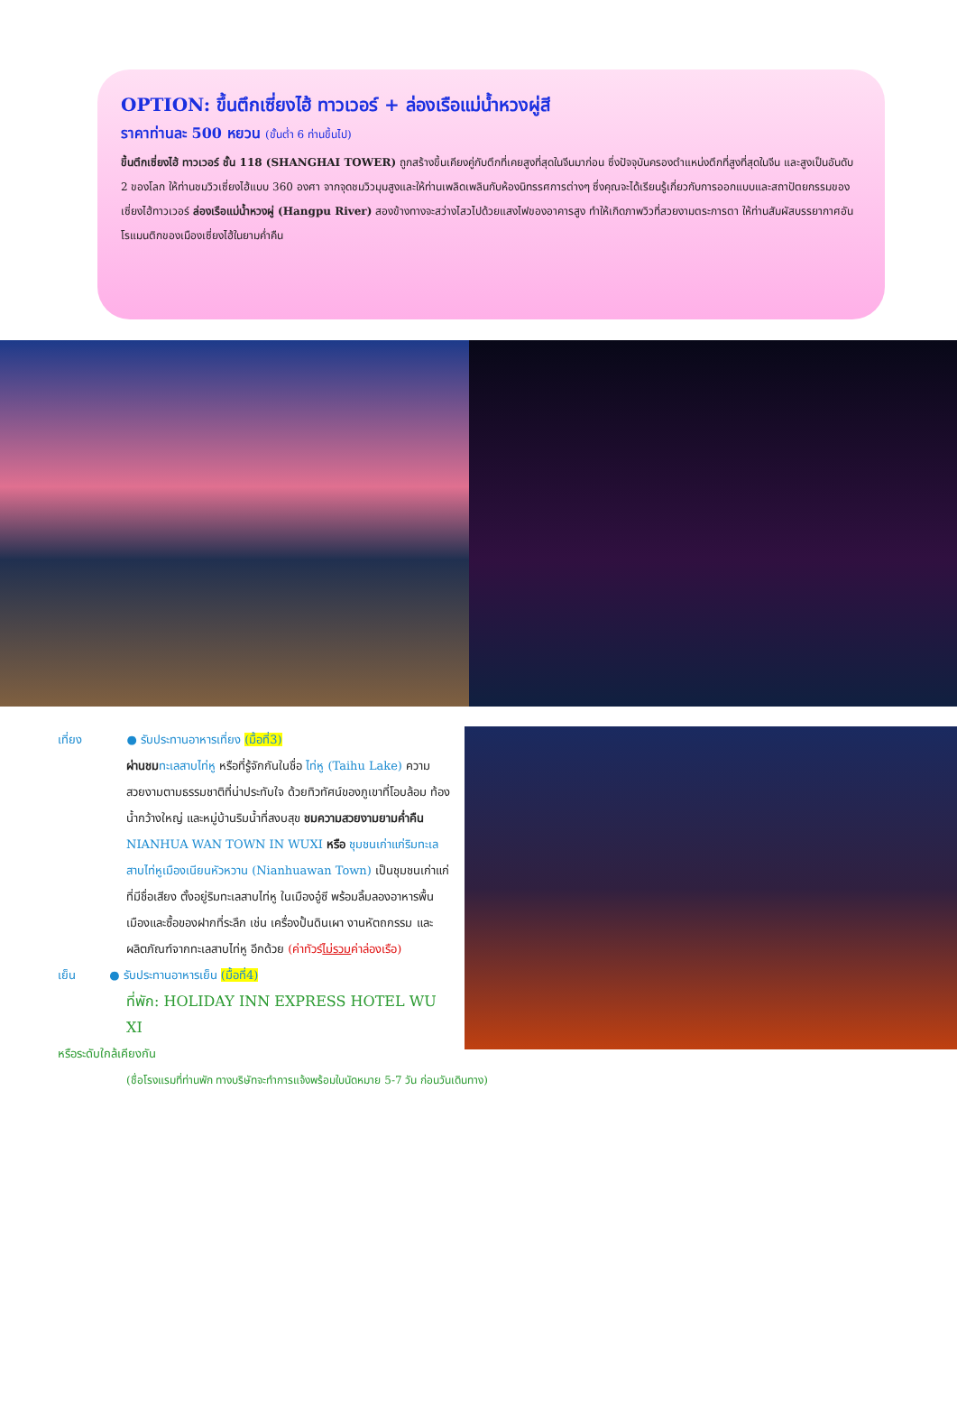OPTION: ขึ้นตึกเซี่ยงไฮ้ ทาวเวอร์ + ล่องเรือแม่น้ำหวงผู่สี
ราคาท่านละ 500 หยวน (ขั้นต่ำ 6 ท่านขึ้นไป)
ขึ้นตึกเซี่ยงไฮ้ ทาวเวอร์ ชั้น 118 (SHANGHAI TOWER) ถูกสร้างขึ้นเคียงคู่กับตึกที่เคยสูงที่สุดในจีนมาก่อน ซึ่งปัจจุบันครองตำแหน่งตึกที่สูงที่สุดในจีน และสูงเป็นอันดับ 2 ของโลก ให้ท่านชมวิวเซี่ยงไฮ้แบบ 360 องศา จากจุดชมวิวมุมสูงและให้ท่านเพลิดเพลินกับห้องนิทรรศการต่างๆ ซึ่งคุณจะได้เรียนรู้เกี่ยวกับการออกแบบและสถาปัตยกรรมของเซี่ยงไฮ้ทาวเวอร์ ล่องเรือแม่น้ำหวงผู่ (Hangpu River) สองข้างทางจะสว่างไสวไปด้วยแสงไฟของอาคารสูง ทำให้เกิดภาพวิวที่สวยงามตระการตา ให้ท่านสัมผัสบรรยากาศอันโรแมนติกของเมืองเซี่ยงไฮ้ในยามค่ำคืน
เที่ยง ● รับประทานอาหารเที่ยง (มื้อที่3)
ผ่านชม ทะเลสาบไท่หู หรือที่รู้จักกันในชื่อ ไท่หู (Taihu Lake) ความสวยงามตามธรรมชาติที่น่าประทับใจ ด้วยทิวทัศน์ของภูเขาที่โอบล้อม ท้องน้ำกว้างใหญ่ และหมู่บ้านริมน้ำที่สงบสุข ชมความสวยงามยามค่ำคืน NIANHUA WAN TOWN IN WUXI หรือ ชุมชนเก่าแก่ริมทะเลสาบไท่หูเมืองเนียนหัวหวาน (Nianhuawan Town) เป็นชุมชนเก่าแก่ที่มีชื่อเสียง ตั้งอยู่ริมทะเลสาบไท่หู ในเมืองอู๋ซี พร้อมลิ้มลองอาหารพื้นเมืองและซื้อของฝากที่ระลึก เช่น เครื่องปั้นดินเผา งานหัตถกรรม และผลิตภัณฑ์จากทะเลสาบไท่หู อีกด้วย (ค่าทัวร์ไม่รวมค่าล่องเรือ)
เย็น ● รับประทานอาหารเย็น (มื้อที่4)
ที่พัก: HOLIDAY INN EXPRESS HOTEL WU XI
หรือระดับใกล้เคียงกัน
(ชื่อโรงแรมที่ท่านพัก ทางบริษัทจะทำการแจ้งพร้อมใบนัดหมาย 5-7 วัน ก่อนวันเดินทาง)